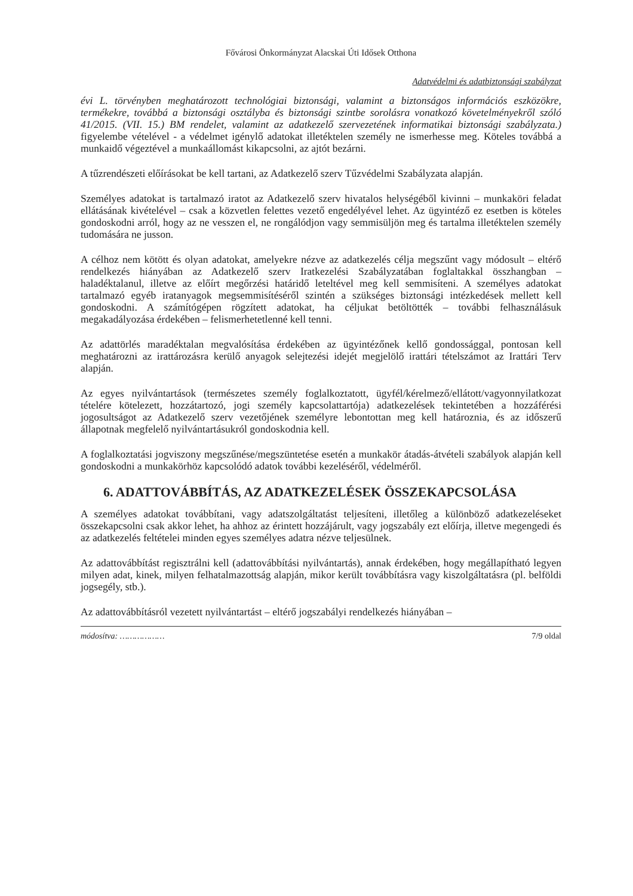Fővárosi Önkormányzat Alacskai Úti Idősek Otthona
Adatvédelmi és adatbiztonsági szabályzat
évi L. törvényben meghatározott technológiai biztonsági, valamint a biztonságos információs eszközökre, termékekre, továbbá a biztonsági osztályba és biztonsági szintbe sorolásra vonatkozó követelményekről szóló 41/2015. (VII. 15.) BM rendelet, valamint az adatkezelő szervezetének informatikai biztonsági szabályzata.) figyelembe vételével - a védelmet igénylő adatokat illetéktelen személy ne ismerhesse meg. Köteles továbbá a munkaidő végeztével a munkaállomást kikapcsolni, az ajtót bezárni.
A tűzrendészeti előírásokat be kell tartani, az Adatkezelő szerv Tűzvédelmi Szabályzata alapján.
Személyes adatokat is tartalmazó iratot az Adatkezelő szerv hivatalos helységéből kivinni – munkaköri feladat ellátásának kivételével – csak a közvetlen felettes vezető engedélyével lehet. Az ügyintéző ez esetben is köteles gondoskodni arról, hogy az ne vesszen el, ne rongálódjon vagy semmisüljön meg és tartalma illetéktelen személy tudomására ne jusson.
A célhoz nem kötött és olyan adatokat, amelyekre nézve az adatkezelés célja megszűnt vagy módosult – eltérő rendelkezés hiányában az Adatkezelő szerv Iratkezelési Szabályzatában foglaltakkal összhangban – haladéktalanul, illetve az előírt megőrzési határidő leteltével meg kell semmisíteni. A személyes adatokat tartalmazó egyéb iratanyagok megsemmisítéséről szintén a szükséges biztonsági intézkedések mellett kell gondoskodni. A számítógépen rögzített adatokat, ha céljukat betöltötték – további felhasználásuk megakadályozása érdekében – felismerhetetlenné kell tenni.
Az adattörlés maradéktalan megvalósítása érdekében az ügyintézőnek kellő gondossággal, pontosan kell meghatározni az irattározásra kerülő anyagok selejtezési idejét megjelölő irattári tételszámot az Irattári Terv alapján.
Az egyes nyilvántartások (természetes személy foglalkoztatott, ügyfél/kérelmező/ellátott/vagyonnyilatkozat tételére kötelezett, hozzátartozó, jogi személy kapcsolattartója) adatkezelések tekintetében a hozzáférési jogosultságot az Adatkezelő szerv vezetőjének személyre lebontottan meg kell határoznia, és az időszerű állapotnak megfelelő nyilvántartásukról gondoskodnia kell.
A foglalkoztatási jogviszony megszűnése/megszüntetése esetén a munkakör átadás-átvételi szabályok alapján kell gondoskodni a munkakörhöz kapcsolódó adatok további kezeléséről, védelméről.
6. ADATTOVÁBBÍTÁS, AZ ADATKEZELÉSEK ÖSSZEKAPCSOLÁSA
A személyes adatokat továbbítani, vagy adatszolgáltatást teljesíteni, illetőleg a különböző adatkezeléseket összekapcsolni csak akkor lehet, ha ahhoz az érintett hozzájárult, vagy jogszabály ezt előírja, illetve megengedi és az adatkezelés feltételei minden egyes személyes adatra nézve teljesülnek.
Az adattovábbítást regisztrálni kell (adattovábbítási nyilvántartás), annak érdekében, hogy megállapítható legyen milyen adat, kinek, milyen felhatalmazottság alapján, mikor került továbbításra vagy kiszolgáltatásra (pl. belföldi jogsegély, stb.).
Az adattovábbításról vezetett nyilvántartást – eltérő jogszabályi rendelkezés hiányában –
módosítva: ……………… 7/9 oldal